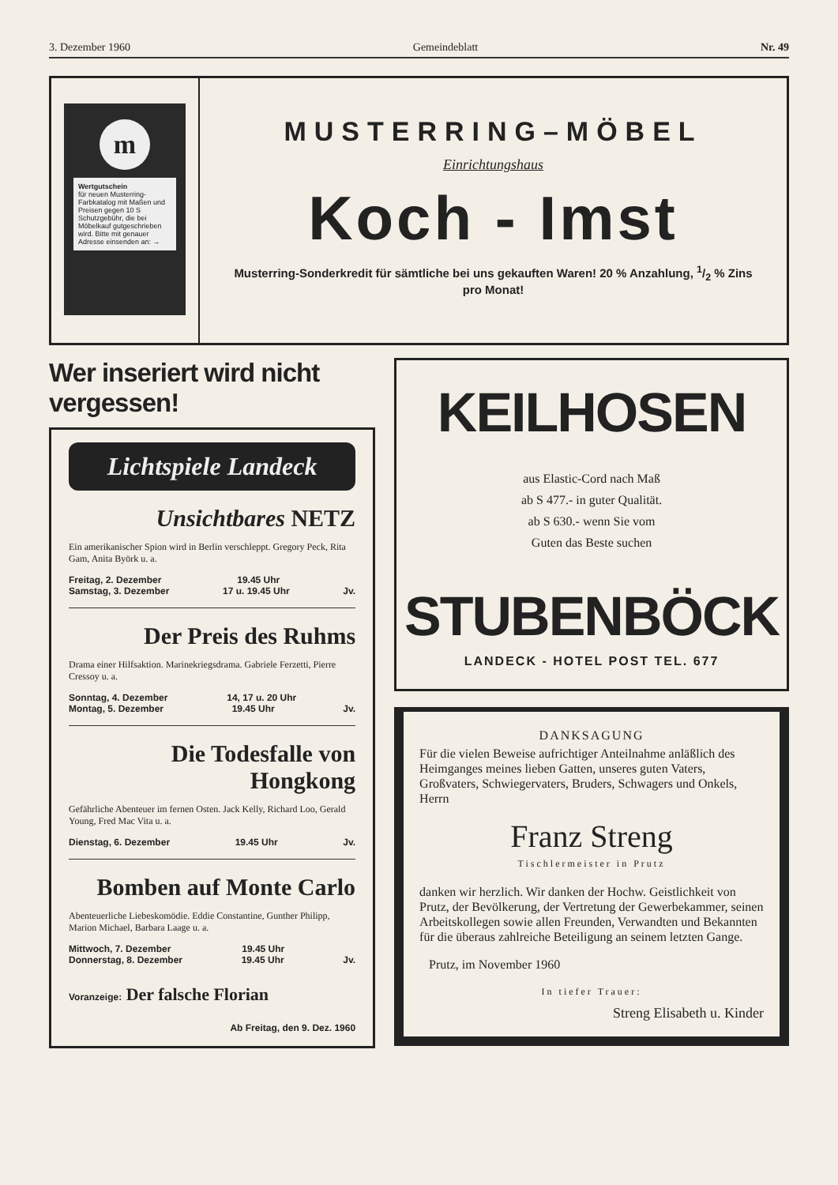3. Dezember 1960 Gemeindeblatt Nr. 49
m
Wertgutschein
für neuen Musterring-Farbkatalog mit Maßen und Preisen gegen 10 S Schutzgebühr, die bei Möbelkauf gutgeschrieben wird. Bitte mit genauer Adresse einsenden an: →
MUSTERRING–MÖBEL
Einrichtungshaus
Koch - Imst
Musterring-Sonderkredit für sämtliche bei uns gekauften Waren! 20 % Anzahlung, 1/2 % Zins
pro Monat!
Wer inseriert wird nicht vergessen!
Lichtspiele Landeck
Unsichtbares NETZ
Ein amerikanischer Spion wird in Berlin verschleppt. Gregory Peck, Rita Gam, Anita Byörk u. a.
Freitag, 2. Dezember 19.45 Uhr
Samstag, 3. Dezember 17 u. 19.45 Uhr Jv.
Der Preis des Ruhms
Drama einer Hilfsaktion. Marinekriegsdrama. Gabriele Ferzetti, Pierre Cressoy u. a.
Sonntag, 4. Dezember 14, 17 u. 20 Uhr
Montag, 5. Dezember 19.45 Uhr Jv.
Die Todesfalle von Hongkong
Gefährliche Abenteuer im fernen Osten. Jack Kelly, Richard Loo, Gerald Young, Fred Mac Vita u. a.
Dienstag, 6. Dezember 19.45 Uhr Jv.
Bomben auf Monte Carlo
Abenteuerliche Liebeskomödie. Eddie Constantine, Gunther Philipp, Marion Michael, Barbara Laage u. a.
Mittwoch, 7. Dezember 19.45 Uhr
Donnerstag, 8. Dezember 19.45 Uhr Jv.
Voranzeige: Der falsche Florian
Ab Freitag, den 9. Dez. 1960
KEILHOSEN
aus Elastic-Cord nach Maß
ab S 477.- in guter Qualität.
ab S 630.- wenn Sie vom
Guten das Beste suchen
STUBENBÖCK
LANDECK - HOTEL POST TEL. 677
DANKSAGUNG
Für die vielen Beweise aufrichtiger Anteilnahme anläßlich des Heimganges meines lieben Gatten, unseres guten Vaters, Großvaters, Schwiegervaters, Bruders, Schwagers und Onkels, Herrn
Franz Streng
Tischlermeister in Prutz
danken wir herzlich. Wir danken der Hochw. Geistlichkeit von Prutz, der Bevölkerung, der Vertretung der Gewerbekammer, seinen Arbeitskollegen sowie allen Freunden, Verwandten und Bekannten für die überaus zahlreiche Beteiligung an seinem letzten Gange.
Prutz, im November 1960
In tiefer Trauer:
Streng Elisabeth u. Kinder